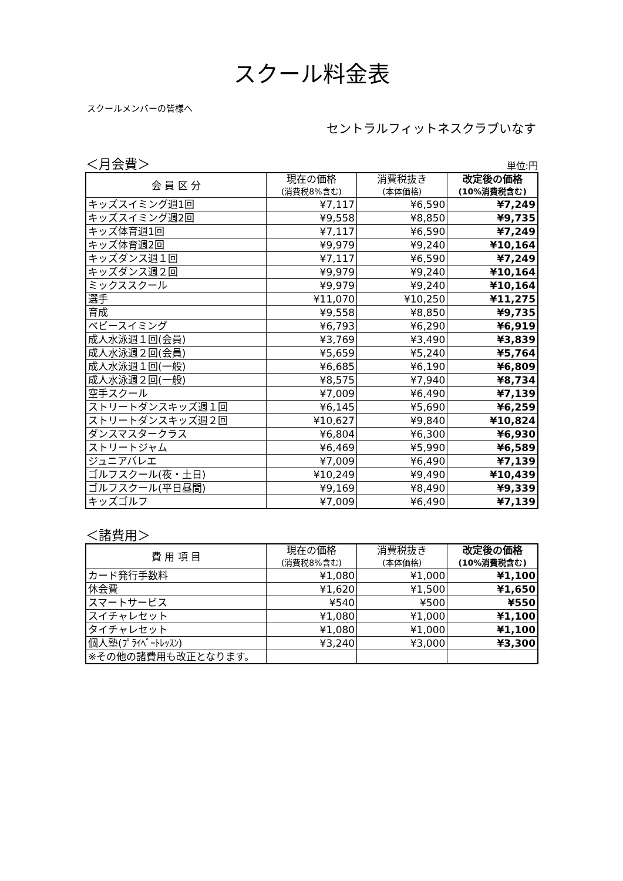スクール料金表
スクールメンバーの皆様へ
セントラルフィットネスクラブいなす
＜月会費＞ 単位:円
| 会 員 区 分 | 現在の価格 (消費税8%含む) | 消費税抜き (本体価格) | 改定後の価格 (10%消費税含む) |
| --- | --- | --- | --- |
| キッズスイミング週1回 | ¥7,117 | ¥6,590 | ¥7,249 |
| キッズスイミング週2回 | ¥9,558 | ¥8,850 | ¥9,735 |
| キッズ体育週1回 | ¥7,117 | ¥6,590 | ¥7,249 |
| キッズ体育週2回 | ¥9,979 | ¥9,240 | ¥10,164 |
| キッズダンス週１回 | ¥7,117 | ¥6,590 | ¥7,249 |
| キッズダンス週２回 | ¥9,979 | ¥9,240 | ¥10,164 |
| ミックススクール | ¥9,979 | ¥9,240 | ¥10,164 |
| 選手 | ¥11,070 | ¥10,250 | ¥11,275 |
| 育成 | ¥9,558 | ¥8,850 | ¥9,735 |
| ベビースイミング | ¥6,793 | ¥6,290 | ¥6,919 |
| 成人水泳週１回(会員) | ¥3,769 | ¥3,490 | ¥3,839 |
| 成人水泳週２回(会員) | ¥5,659 | ¥5,240 | ¥5,764 |
| 成人水泳週１回(一般) | ¥6,685 | ¥6,190 | ¥6,809 |
| 成人水泳週２回(一般) | ¥8,575 | ¥7,940 | ¥8,734 |
| 空手スクール | ¥7,009 | ¥6,490 | ¥7,139 |
| ストリートダンスキッズ週１回 | ¥6,145 | ¥5,690 | ¥6,259 |
| ストリートダンスキッズ週２回 | ¥10,627 | ¥9,840 | ¥10,824 |
| ダンスマスタークラス | ¥6,804 | ¥6,300 | ¥6,930 |
| ストリートジャム | ¥6,469 | ¥5,990 | ¥6,589 |
| ジュニアバレエ | ¥7,009 | ¥6,490 | ¥7,139 |
| ゴルフスクール(夜・土日) | ¥10,249 | ¥9,490 | ¥10,439 |
| ゴルフスクール(平日昼間) | ¥9,169 | ¥8,490 | ¥9,339 |
| キッズゴルフ | ¥7,009 | ¥6,490 | ¥7,139 |
＜諸費用＞
| 費 用 項 目 | 現在の価格 (消費税8%含む) | 消費税抜き (本体価格) | 改定後の価格 (10%消費税含む) |
| --- | --- | --- | --- |
| カード発行手数料 | ¥1,080 | ¥1,000 | ¥1,100 |
| 休会費 | ¥1,620 | ¥1,500 | ¥1,650 |
| スマートサービス | ¥540 | ¥500 | ¥550 |
| スイチャレセット | ¥1,080 | ¥1,000 | ¥1,100 |
| タイチャレセット | ¥1,080 | ¥1,000 | ¥1,100 |
| 個人塾(ﾌﾟﾗｲﾍﾞｰﾄﾚｯｽﾝ) | ¥3,240 | ¥3,000 | ¥3,300 |
| ※その他の諸費用も改正となります。 | | | |